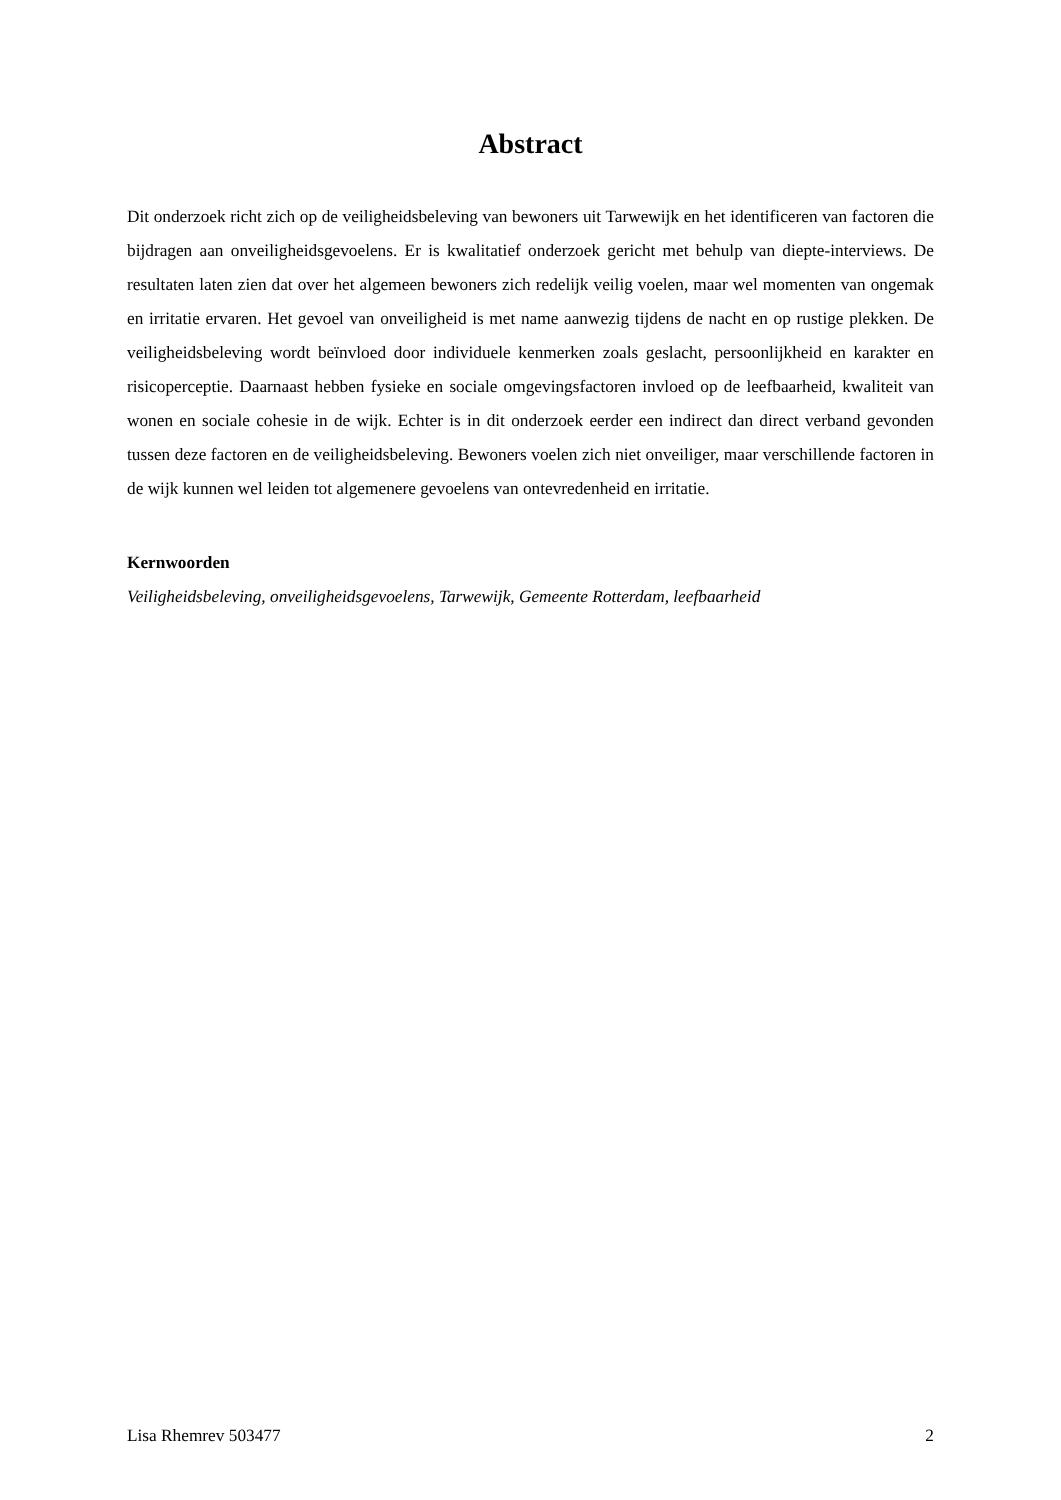Abstract
Dit onderzoek richt zich op de veiligheidsbeleving van bewoners uit Tarwewijk en het identificeren van factoren die bijdragen aan onveiligheidsgevoelens. Er is kwalitatief onderzoek gericht met behulp van diepte-interviews. De resultaten laten zien dat over het algemeen bewoners zich redelijk veilig voelen, maar wel momenten van ongemak en irritatie ervaren. Het gevoel van onveiligheid is met name aanwezig tijdens de nacht en op rustige plekken. De veiligheidsbeleving wordt beïnvloed door individuele kenmerken zoals geslacht, persoonlijkheid en karakter en risicoperceptie. Daarnaast hebben fysieke en sociale omgevingsfactoren invloed op de leefbaarheid, kwaliteit van wonen en sociale cohesie in de wijk. Echter is in dit onderzoek eerder een indirect dan direct verband gevonden tussen deze factoren en de veiligheidsbeleving. Bewoners voelen zich niet onveiliger, maar verschillende factoren in de wijk kunnen wel leiden tot algemenere gevoelens van ontevredenheid en irritatie.
Kernwoorden
Veiligheidsbeleving, onveiligheidsgevoelens, Tarwewijk, Gemeente Rotterdam, leefbaarheid
Lisa Rhemrev 503477 2